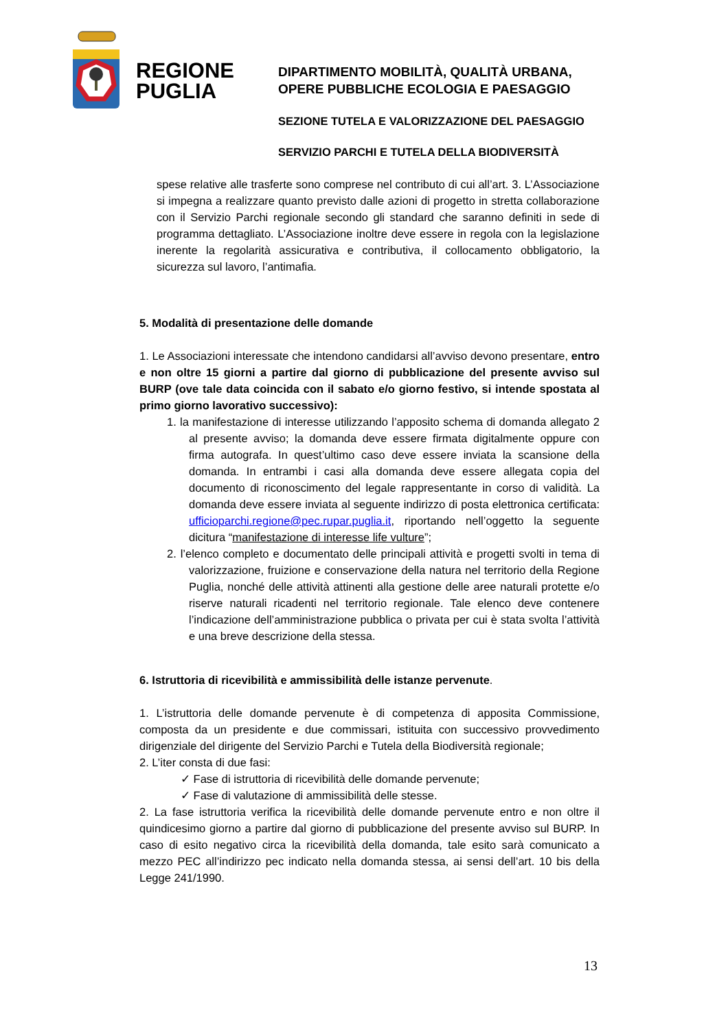REGIONE
PUGLIA
DIPARTIMENTO MOBILITÀ, QUALITÀ URBANA,
OPERE PUBBLICHE ECOLOGIA E PAESAGGIO
SEZIONE TUTELA E VALORIZZAZIONE DEL PAESAGGIO
SERVIZIO PARCHI E TUTELA DELLA BIODIVERSITÀ
spese relative alle trasferte sono comprese nel contributo di cui all’art. 3. L’Associazione si impegna a realizzare quanto previsto dalle azioni di progetto in stretta collaborazione con il Servizio Parchi regionale secondo gli standard che saranno definiti in sede di programma dettagliato. L’Associazione inoltre deve essere in regola con la legislazione inerente la regolarità assicurativa e contributiva, il collocamento obbligatorio, la sicurezza sul lavoro, l’antimafia.
5. Modalità di presentazione delle domande
1. Le Associazioni interessate che intendono candidarsi all’avviso devono presentare, entro e non oltre 15 giorni a partire dal giorno di pubblicazione del presente avviso sul BURP (ove tale data coincida con il sabato e/o giorno festivo, si intende spostata al primo giorno lavorativo successivo):
1. la manifestazione di interesse utilizzando l’apposito schema di domanda allegato 2 al presente avviso; la domanda deve essere firmata digitalmente oppure con firma autografa. In quest’ultimo caso deve essere inviata la scansione della domanda. In entrambi i casi alla domanda deve essere allegata copia del documento di riconoscimento del legale rappresentante in corso di validità. La domanda deve essere inviata al seguente indirizzo di posta elettronica certificata: ufficioparchi.regione@pec.rupar.puglia.it, riportando nell’oggetto la seguente dicitura “manifestazione di interesse life vulture”;
2. l’elenco completo e documentato delle principali attività e progetti svolti in tema di valorizzazione, fruizione e conservazione della natura nel territorio della Regione Puglia, nonché delle attività attinenti alla gestione delle aree naturali protette e/o riserve naturali ricadenti nel territorio regionale. Tale elenco deve contenere l’indicazione dell’amministrazione pubblica o privata per cui è stata svolta l’attività e una breve descrizione della stessa.
6. Istruttoria di ricevibilità e ammissibilità delle istanze pervenute.
1. L’istruttoria delle domande pervenute è di competenza di apposita Commissione, composta da un presidente e due commissari, istituita con successivo provvedimento dirigenziale del dirigente del Servizio Parchi e Tutela della Biodiversità regionale;
2. L’iter consta di due fasi:
✓ Fase di istruttoria di ricevibilità delle domande pervenute;
✓ Fase di valutazione di ammissibilità delle stesse.
2. La fase istruttoria verifica la ricevibilità delle domande pervenute entro e non oltre il quindicesimo giorno a partire dal giorno di pubblicazione del presente avviso sul BURP. In caso di esito negativo circa la ricevibilità della domanda, tale esito sarà comunicato a mezzo PEC all’indirizzo pec indicato nella domanda stessa, ai sensi dell’art. 10 bis della Legge 241/1990.
13